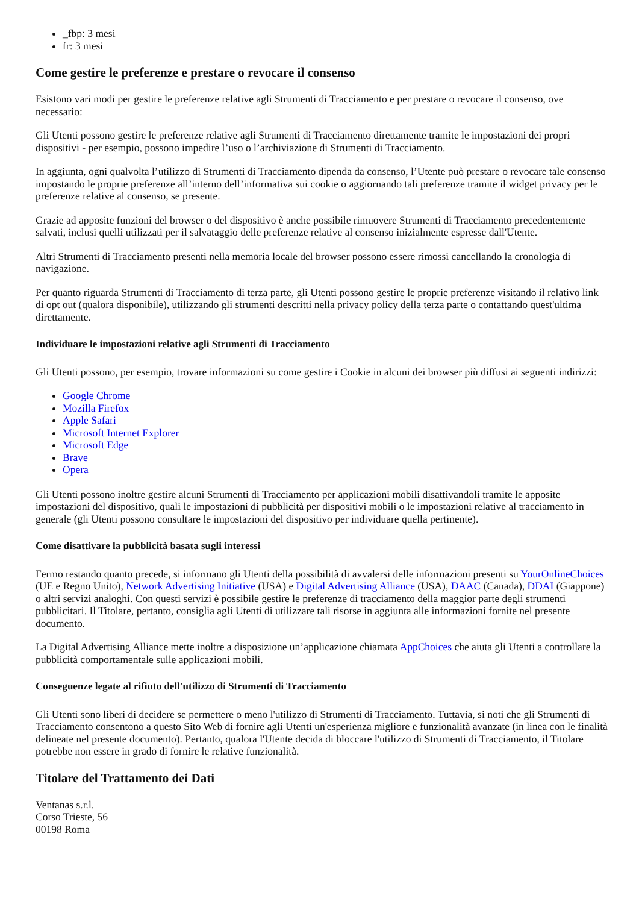_fbp: 3 mesi
fr: 3 mesi
Come gestire le preferenze e prestare o revocare il consenso
Esistono vari modi per gestire le preferenze relative agli Strumenti di Tracciamento e per prestare o revocare il consenso, ove necessario:
Gli Utenti possono gestire le preferenze relative agli Strumenti di Tracciamento direttamente tramite le impostazioni dei propri dispositivi - per esempio, possono impedire l’uso o l’archiviazione di Strumenti di Tracciamento.
In aggiunta, ogni qualvolta l’utilizzo di Strumenti di Tracciamento dipenda da consenso, l’Utente può prestare o revocare tale consenso impostando le proprie preferenze all’interno dell’informativa sui cookie o aggiornando tali preferenze tramite il widget privacy per le preferenze relative al consenso, se presente.
Grazie ad apposite funzioni del browser o del dispositivo è anche possibile rimuovere Strumenti di Tracciamento precedentemente salvati, inclusi quelli utilizzati per il salvataggio delle preferenze relative al consenso inizialmente espresse dall'Utente.
Altri Strumenti di Tracciamento presenti nella memoria locale del browser possono essere rimossi cancellando la cronologia di navigazione.
Per quanto riguarda Strumenti di Tracciamento di terza parte, gli Utenti possono gestire le proprie preferenze visitando il relativo link di opt out (qualora disponibile), utilizzando gli strumenti descritti nella privacy policy della terza parte o contattando quest'ultima direttamente.
Individuare le impostazioni relative agli Strumenti di Tracciamento
Gli Utenti possono, per esempio, trovare informazioni su come gestire i Cookie in alcuni dei browser più diffusi ai seguenti indirizzi:
Google Chrome
Mozilla Firefox
Apple Safari
Microsoft Internet Explorer
Microsoft Edge
Brave
Opera
Gli Utenti possono inoltre gestire alcuni Strumenti di Tracciamento per applicazioni mobili disattivandoli tramite le apposite impostazioni del dispositivo, quali le impostazioni di pubblicità per dispositivi mobili o le impostazioni relative al tracciamento in generale (gli Utenti possono consultare le impostazioni del dispositivo per individuare quella pertinente).
Come disattivare la pubblicità basata sugli interessi
Fermo restando quanto precede, si informano gli Utenti della possibilità di avvalersi delle informazioni presenti su YourOnlineChoices (UE e Regno Unito), Network Advertising Initiative (USA) e Digital Advertising Alliance (USA), DAAC (Canada), DDAI (Giappone) o altri servizi analoghi. Con questi servizi è possibile gestire le preferenze di tracciamento della maggior parte degli strumenti pubblicitari. Il Titolare, pertanto, consiglia agli Utenti di utilizzare tali risorse in aggiunta alle informazioni fornite nel presente documento.
La Digital Advertising Alliance mette inoltre a disposizione un’applicazione chiamata AppChoices che aiuta gli Utenti a controllare la pubblicità comportamentale sulle applicazioni mobili.
Conseguenze legate al rifiuto dell'utilizzo di Strumenti di Tracciamento
Gli Utenti sono liberi di decidere se permettere o meno l'utilizzo di Strumenti di Tracciamento. Tuttavia, si noti che gli Strumenti di Tracciamento consentono a questo Sito Web di fornire agli Utenti un'esperienza migliore e funzionalità avanzate (in linea con le finalità delineate nel presente documento). Pertanto, qualora l'Utente decida di bloccare l'utilizzo di Strumenti di Tracciamento, il Titolare potrebbe non essere in grado di fornire le relative funzionalità.
Titolare del Trattamento dei Dati
Ventanas s.r.l.
Corso Trieste, 56
00198 Roma